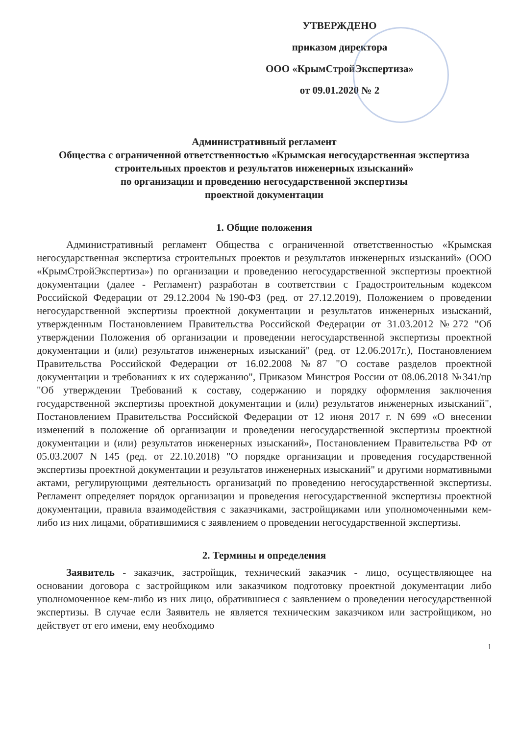УТВЕРЖДЕНО
приказом директора
ООО «КрымСтройЭкспертиза»
от 09.01.2020 № 2
Административный регламент
Общества с ограниченной ответственностью «Крымская негосударственная экспертиза строительных проектов и результатов инженерных изысканий»
по организации и проведению негосударственной экспертизы
проектной документации
1. Общие положения
Административный регламент Общества с ограниченной ответственностью «Крымская негосударственная экспертиза строительных проектов и результатов инженерных изысканий» (ООО «КрымСтройЭкспертиза») по организации и проведению негосударственной экспертизы проектной документации (далее - Регламент) разработан в соответствии с Градостроительным кодексом Российской Федерации от 29.12.2004 №190-ФЗ (ред. от 27.12.2019), Положением о проведении негосударственной экспертизы проектной документации и результатов инженерных изысканий, утвержденным Постановлением Правительства Российской Федерации от 31.03.2012 №272 "Об утверждении Положения об организации и проведении негосударственной экспертизы проектной документации и (или) результатов инженерных изысканий" (ред. от 12.06.2017г.), Постановлением Правительства Российской Федерации от 16.02.2008 №87 "О составе разделов проектной документации и требованиях к их содержанию", Приказом Минстроя России от 08.06.2018 №341/пр "Об утверждении Требований к составу, содержанию и порядку оформления заключения государственной экспертизы проектной документации и (или) результатов инженерных изысканий", Постановлением Правительства Российской Федерации от 12 июня 2017 г. N 699 «О внесении изменений в положение об организации и проведении негосударственной экспертизы проектной документации и (или) результатов инженерных изысканий», Постановлением Правительства РФ от 05.03.2007 N 145 (ред. от 22.10.2018) "О порядке организации и проведения государственной экспертизы проектной документации и результатов инженерных изысканий" и другими нормативными актами, регулирующими деятельность организаций по проведению негосударственной экспертизы. Регламент определяет порядок организации и проведения негосударственной экспертизы проектной документации, правила взаимодействия с заказчиками, застройщиками или уполномоченными кем-либо из них лицами, обратившимися с заявлением о проведении негосударственной экспертизы.
2. Термины и определения
Заявитель - заказчик, застройщик, технический заказчик - лицо, осуществляющее на основании договора с застройщиком или заказчиком подготовку проектной документации либо уполномоченное кем-либо из них лицо, обратившиеся с заявлением о проведении негосударственной экспертизы. В случае если Заявитель не является техническим заказчиком или застройщиком, но действует от его имени, ему необходимо
1